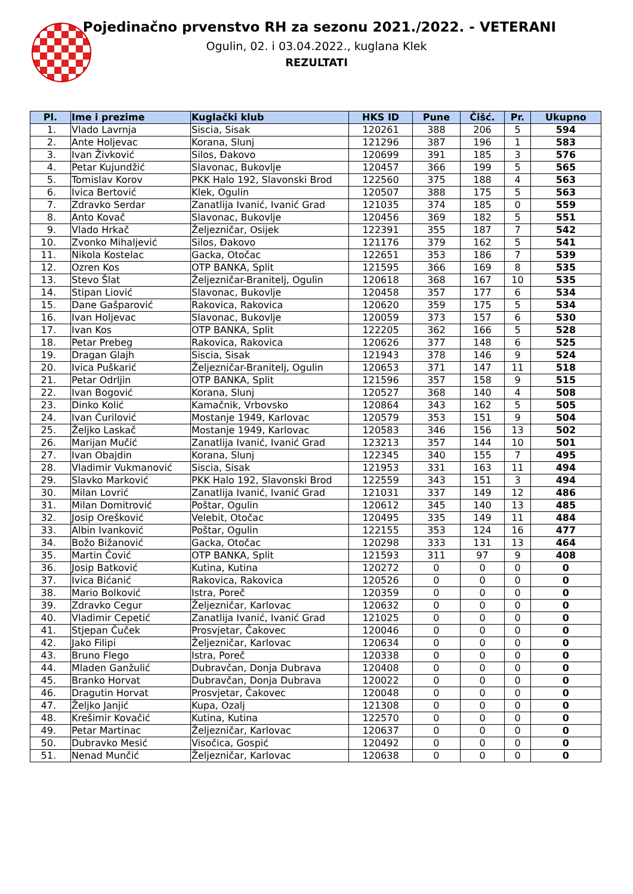Pojedinačno prvenstvo RH za sezonu 2021./2022. - VETERANI
Ogulin, 02. i 03.04.2022., kuglana Klek
REZULTATI
| Pl. | Ime i prezime | Kuglački klub | HKS ID | Pune | Čišć. | Pr. | Ukupno |
| --- | --- | --- | --- | --- | --- | --- | --- |
| 1. | Vlado Lavrnja | Siscia, Sisak | 120261 | 388 | 206 | 5 | 594 |
| 2. | Ante Holjevac | Korana, Slunj | 121296 | 387 | 196 | 1 | 583 |
| 3. | Ivan Živković | Silos, Đakovo | 120699 | 391 | 185 | 3 | 576 |
| 4. | Petar Kujundžić | Slavonac, Bukovlje | 120457 | 366 | 199 | 5 | 565 |
| 5. | Tomislav Korov | PKK Halo 192, Slavonski Brod | 122560 | 375 | 188 | 4 | 563 |
| 6. | Ivica Bertović | Klek, Ogulin | 120507 | 388 | 175 | 5 | 563 |
| 7. | Zdravko Serdar | Zanatlija Ivanić, Ivanić Grad | 121035 | 374 | 185 | 0 | 559 |
| 8. | Anto Kovač | Slavonac, Bukovlje | 120456 | 369 | 182 | 5 | 551 |
| 9. | Vlado Hrkač | Željezničar, Osijek | 122391 | 355 | 187 | 7 | 542 |
| 10. | Zvonko Mihaljević | Silos, Đakovo | 121176 | 379 | 162 | 5 | 541 |
| 11. | Nikola Kostelac | Gacka, Otočac | 122651 | 353 | 186 | 7 | 539 |
| 12. | Ozren Kos | OTP BANKA, Split | 121595 | 366 | 169 | 8 | 535 |
| 13. | Stevo Šlat | Željezničar-Branitelj, Ogulin | 120618 | 368 | 167 | 10 | 535 |
| 14. | Stipan Liović | Slavonac, Bukovlje | 120458 | 357 | 177 | 6 | 534 |
| 15. | Dane Gašparović | Rakovica, Rakovica | 120620 | 359 | 175 | 5 | 534 |
| 16. | Ivan Holjevac | Slavonac, Bukovlje | 120059 | 373 | 157 | 6 | 530 |
| 17. | Ivan Kos | OTP BANKA, Split | 122205 | 362 | 166 | 5 | 528 |
| 18. | Petar Prebeg | Rakovica, Rakovica | 120626 | 377 | 148 | 6 | 525 |
| 19. | Dragan Glajh | Siscia, Sisak | 121943 | 378 | 146 | 9 | 524 |
| 20. | Ivica Puškarić | Željezničar-Branitelj, Ogulin | 120653 | 371 | 147 | 11 | 518 |
| 21. | Petar Odrljin | OTP BANKA, Split | 121596 | 357 | 158 | 9 | 515 |
| 22. | Ivan Bogović | Korana, Slunj | 120527 | 368 | 140 | 4 | 508 |
| 23. | Dinko Kolić | Kamačnik, Vrbovsko | 120864 | 343 | 162 | 5 | 505 |
| 24. | Ivan Ćurilović | Mostanje 1949, Karlovac | 120579 | 353 | 151 | 9 | 504 |
| 25. | Željko Laskač | Mostanje 1949, Karlovac | 120583 | 346 | 156 | 13 | 502 |
| 26. | Marijan Mučić | Zanatlija Ivanić, Ivanić Grad | 123213 | 357 | 144 | 10 | 501 |
| 27. | Ivan Obajdin | Korana, Slunj | 122345 | 340 | 155 | 7 | 495 |
| 28. | Vladimir Vukmanović | Siscia, Sisak | 121953 | 331 | 163 | 11 | 494 |
| 29. | Slavko Marković | PKK Halo 192, Slavonski Brod | 122559 | 343 | 151 | 3 | 494 |
| 30. | Milan Lovrić | Zanatlija Ivanić, Ivanić Grad | 121031 | 337 | 149 | 12 | 486 |
| 31. | Milan Domitrović | Poštar, Ogulin | 120612 | 345 | 140 | 13 | 485 |
| 32. | Josip Orešković | Velebit, Otočac | 120495 | 335 | 149 | 11 | 484 |
| 33. | Albin Ivanković | Poštar, Ogulin | 122155 | 353 | 124 | 16 | 477 |
| 34. | Božo Bižanović | Gacka, Otočac | 120298 | 333 | 131 | 13 | 464 |
| 35. | Martin Čović | OTP BANKA, Split | 121593 | 311 | 97 | 9 | 408 |
| 36. | Josip Batković | Kutina, Kutina | 120272 | 0 | 0 | 0 | 0 |
| 37. | Ivica Bićanić | Rakovica, Rakovica | 120526 | 0 | 0 | 0 | 0 |
| 38. | Mario Bolković | Istra, Poreč | 120359 | 0 | 0 | 0 | 0 |
| 39. | Zdravko Cegur | Željezničar, Karlovac | 120632 | 0 | 0 | 0 | 0 |
| 40. | Vladimir Cepetić | Zanatlija Ivanić, Ivanić Grad | 121025 | 0 | 0 | 0 | 0 |
| 41. | Stjepan Čuček | Prosvjetar, Čakovec | 120046 | 0 | 0 | 0 | 0 |
| 42. | Jako Filipi | Željezničar, Karlovac | 120634 | 0 | 0 | 0 | 0 |
| 43. | Bruno Flego | Istra, Poreč | 120338 | 0 | 0 | 0 | 0 |
| 44. | Mladen Ganžulić | Dubravčan, Donja Dubrava | 120408 | 0 | 0 | 0 | 0 |
| 45. | Branko Horvat | Dubravčan, Donja Dubrava | 120022 | 0 | 0 | 0 | 0 |
| 46. | Dragutin Horvat | Prosvjetar, Čakovec | 120048 | 0 | 0 | 0 | 0 |
| 47. | Željko Janjić | Kupa, Ozalj | 121308 | 0 | 0 | 0 | 0 |
| 48. | Krešimir Kovačić | Kutina, Kutina | 122570 | 0 | 0 | 0 | 0 |
| 49. | Petar Martinac | Željezničar, Karlovac | 120637 | 0 | 0 | 0 | 0 |
| 50. | Dubravko Mesić | Visočica, Gospić | 120492 | 0 | 0 | 0 | 0 |
| 51. | Nenad Munčić | Željezničar, Karlovac | 120638 | 0 | 0 | 0 | 0 |